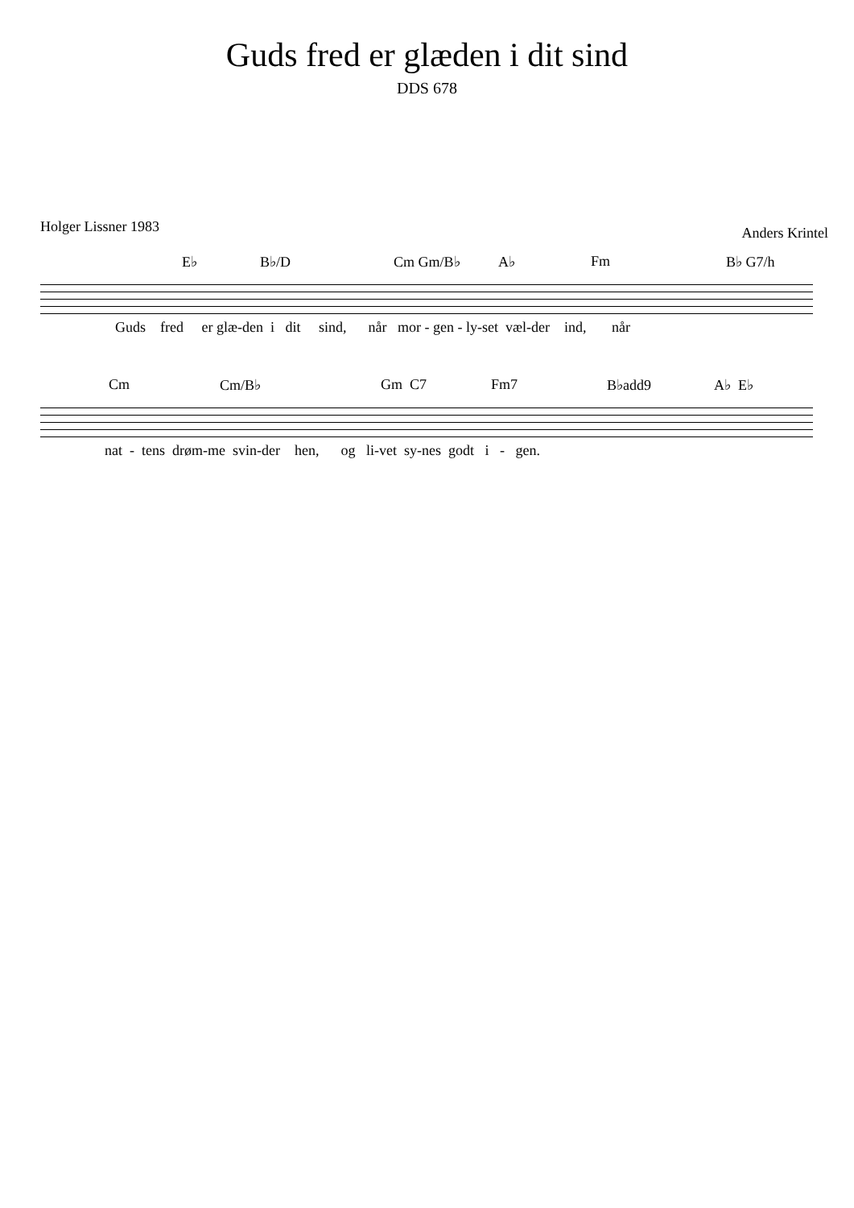Guds fred er glæden i dit sind
DDS 678
Holger Lissner 1983 Anders Krintel
E♭ B♭/D Cm Gm/B♭ A♭ Fm B♭ G7/h
Guds fred er glæ-den i dit sind, når mor - gen - ly-set væl-der ind, når
Cm Cm/B♭ Gm C7 Fm7 B♭add9 A♭ E♭
nat - tens drøm-me svin-der hen, og li-vet sy-nes godt i - gen.